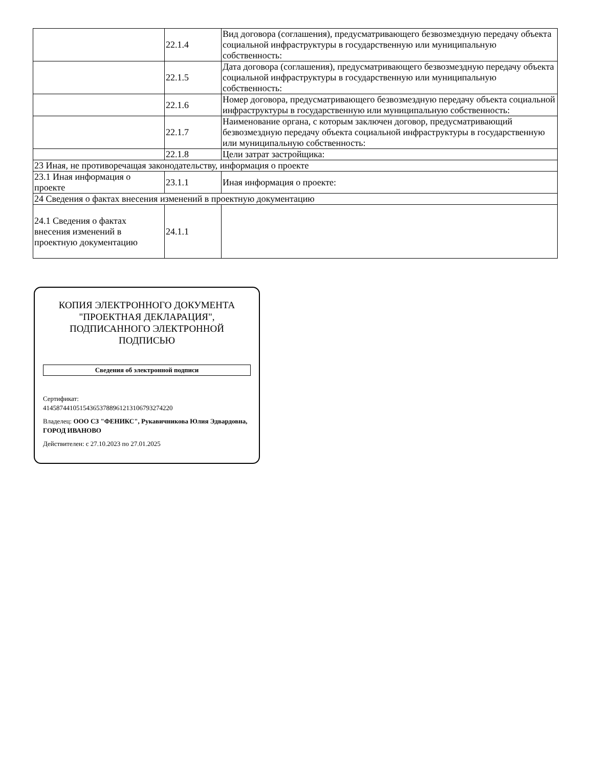| | 22.1.4 | Вид договора (соглашения), предусматривающего безвозмездную передачу объекта социальной инфраструктуры в государственную или муниципальную собственность: |
| | 22.1.5 | Дата договора (соглашения), предусматривающего безвозмездную передачу объекта социальной инфраструктуры в государственную или муниципальную собственность: |
| | 22.1.6 | Номер договора, предусматривающего безвозмездную передачу объекта социальной инфраструктуры в государственную или муниципальную собственность: |
| | 22.1.7 | Наименование органа, с которым заключен договор, предусматривающий безвозмездную передачу объекта социальной инфраструктуры в государственную или муниципальную собственность: |
| | 22.1.8 | Цели затрат застройщика: |
| 23 Иная, не противоречащая законодательству, информация о проекте | | |
| 23.1 Иная информация о проекте | 23.1.1 | Иная информация о проекте: |
| 24 Сведения о фактах внесения изменений в проектную документацию | | |
| 24.1 Сведения о фактах внесения изменений в проектную документацию | 24.1.1 | |
КОПИЯ ЭЛЕКТРОННОГО ДОКУМЕНТА "ПРОЕКТНАЯ ДЕКЛАРАЦИЯ", ПОДПИСАННОГО ЭЛЕКТРОННОЙ ПОДПИСЬЮ
Сведения об электронной подписи
Сертификат:
414587441051543653788961213106793274220
Владелец: ООО СЗ "ФЕНИКС", Рукавичникова Юлия Эдвардовна, ГОРОД ИВАНОВО
Действителен: с 27.10.2023 по 27.01.2025